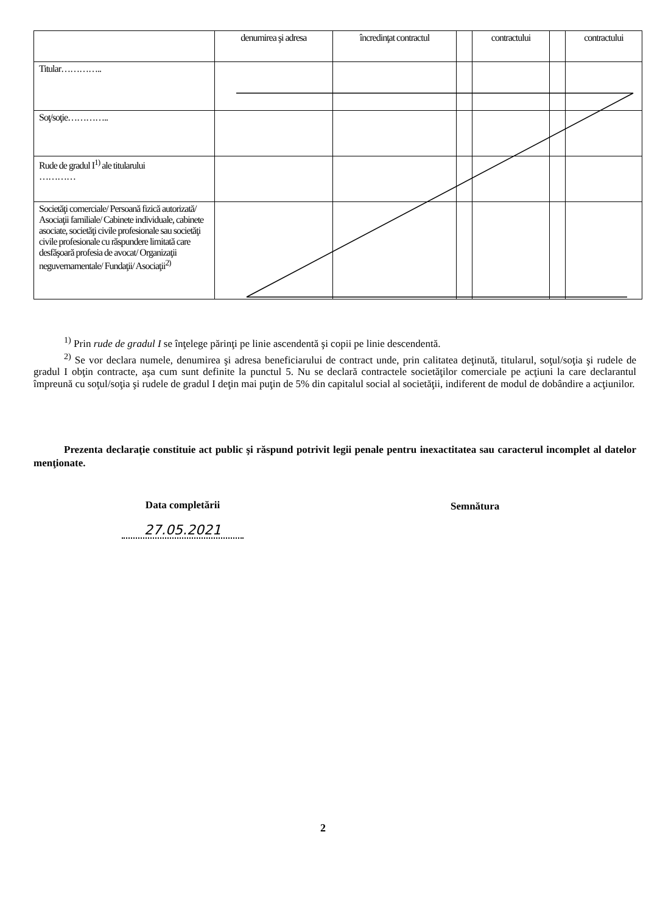| | denumirea şi adresa | încredinţat contractul | | contractului | | contractului |
| --- | --- | --- | --- | --- | --- | --- |
| Titular………….. | | | | | | |
| Soţ/soţie………….. | | | | | | |
| Rude de gradul I<sup>1)</sup> ale titularului ………… | | | | | | |
| Societăţi comerciale/ Persoană fizică autorizată/ Asociaţii familiale/ Cabinete individuale, cabinete asociate, societăţi civile profesionale sau societăţi civile profesionale cu răspundere limitată care desfăşoară profesia de avocat/ Organizaţii neguvernamentale/ Fundaţii/ Asociaţii<sup>2)</sup> | | | | | | |
<sup>1)</sup> Prin rude de gradul I se înţelege părinţi pe linie ascendentă şi copii pe linie descendentă.
<sup>2)</sup> Se vor declara numele, denumirea şi adresa beneficiarului de contract unde, prin calitatea deţinută, titularul, soţul/soţia şi rudele de gradul I obţin contracte, aşa cum sunt definite la punctul 5. Nu se declară contractele societăţilor comerciale pe acţiuni la care declarantul împreună cu soţul/soţia şi rudele de gradul I deţin mai puţin de 5% din capitalul social al societăţii, indiferent de modul de dobândire a acţiunilor.
Prezenta declaraţie constituie act public şi răspund potrivit legii penale pentru inexactitatea sau caracterul incomplet al datelor menţionate.
Data completării Semnătura
27.05.2021
2